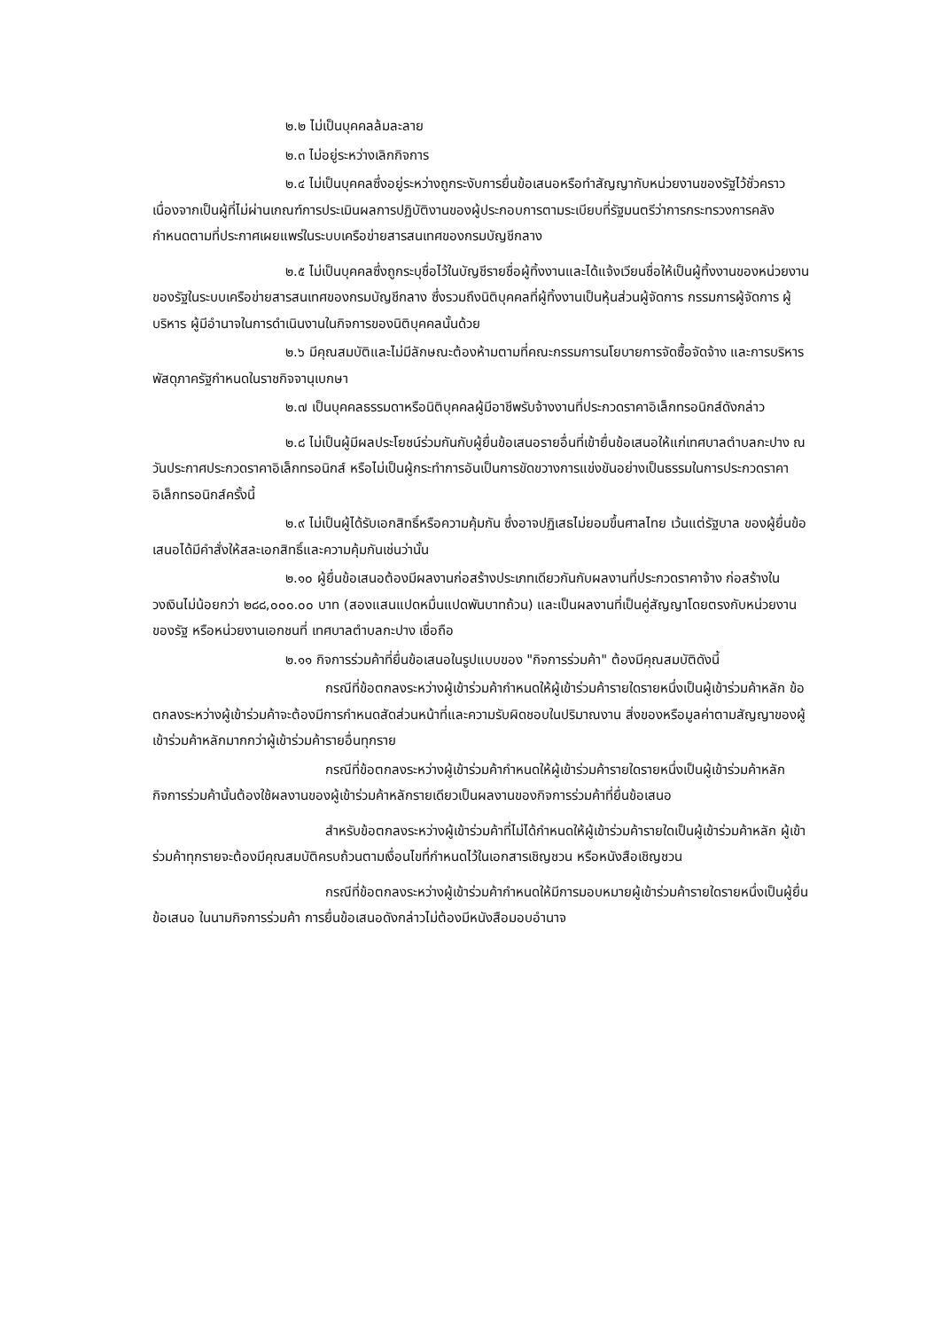๒.๒ ไม่เป็นบุคคลล้มละลาย
๒.๓ ไม่อยู่ระหว่างเลิกกิจการ
๒.๔ ไม่เป็นบุคคลซึ่งอยู่ระหว่างถูกระงับการยื่นข้อเสนอหรือทำสัญญากับหน่วยงานของรัฐไว้ชั่วคราว เนื่องจากเป็นผู้ที่ไม่ผ่านเกณฑ์การประเมินผลการปฏิบัติงานของผู้ประกอบการตามระเบียบที่รัฐมนตรีว่าการกระทรวงการคลังกำหนดตามที่ประกาศเผยแพร่ในระบบเครือข่ายสารสนเทศของกรมบัญชีกลาง
๒.๕ ไม่เป็นบุคคลซึ่งถูกระบุชื่อไว้ในบัญชีรายชื่อผู้ทิ้งงานและได้แจ้งเวียนชื่อให้เป็นผู้ทิ้งงานของหน่วยงานของรัฐในระบบเครือข่ายสารสนเทศของกรมบัญชีกลาง ซึ่งรวมถึงนิติบุคคลที่ผู้ทิ้งงานเป็นหุ้นส่วนผู้จัดการ กรรมการผู้จัดการ ผู้บริหาร ผู้มีอำนาจในการดำเนินงานในกิจการของนิติบุคคลนั้นด้วย
๒.๖ มีคุณสมบัติและไม่มีลักษณะต้องห้ามตามที่คณะกรรมการนโยบายการจัดซื้อจัดจ้าง และการบริหารพัสดุภาครัฐกำหนดในราชกิจจานุเบกษา
๒.๗ เป็นบุคคลธรรมดาหรือนิติบุคคลผู้มีอาชีพรับจ้างงานที่ประกวดราคาอิเล็กทรอนิกส์ดังกล่าว
๒.๘ ไม่เป็นผู้มีผลประโยชน์ร่วมกันกับผู้ยื่นข้อเสนอรายอื่นที่เข้ายื่นข้อเสนอให้แก่เทศบาลตำบลกะปาง ณ วันประกาศประกวดราคาอิเล็กทรอนิกส์ หรือไม่เป็นผู้กระทำการอันเป็นการขัดขวางการแข่งขันอย่างเป็นธรรมในการประกวดราคาอิเล็กทรอนิกส์ครั้งนี้
๒.๙ ไม่เป็นผู้ได้รับเอกสิทธิ์หรือความคุ้มกัน ซึ่งอาจปฏิเสธไม่ยอมขึ้นศาลไทย เว้นแต่รัฐบาล ของผู้ยื่นข้อเสนอได้มีคำสั่งให้สละเอกสิทธิ์และความคุ้มกันเช่นว่านั้น
๒.๑๐ ผู้ยื่นข้อเสนอต้องมีผลงานก่อสร้างประเภทเดียวกันกับผลงานที่ประกวดราคาจ้าง ก่อสร้างในวงเงินไม่น้อยกว่า ๒๘๘,๐๐๐.๐๐ บาท (สองแสนแปดหมื่นแปดพันบาทถ้วน) และเป็นผลงานที่เป็นคู่สัญญาโดยตรงกับหน่วยงานของรัฐ หรือหน่วยงานเอกชนที่ เทศบาลตำบลกะปาง เชื่อถือ
๒.๑๑ กิจการร่วมค้าที่ยื่นข้อเสนอในรูปแบบของ "กิจการร่วมค้า" ต้องมีคุณสมบัติดังนี้
กรณีที่ข้อตกลงระหว่างผู้เข้าร่วมค้ากำหนดให้ผู้เข้าร่วมค้ารายใดรายหนึ่งเป็นผู้เข้าร่วมค้าหลัก ข้อตกลงระหว่างผู้เข้าร่วมค้าจะต้องมีการกำหนดสัดส่วนหน้าที่และความรับผิดชอบในปริมาณงาน สิ่งของหรือมูลค่าตามสัญญาของผู้เข้าร่วมค้าหลักมากกว่าผู้เข้าร่วมค้ารายอื่นทุกราย
กรณีที่ข้อตกลงระหว่างผู้เข้าร่วมค้ากำหนดให้ผู้เข้าร่วมค้ารายใดรายหนึ่งเป็นผู้เข้าร่วมค้าหลัก กิจการร่วมค้านั้นต้องใช้ผลงานของผู้เข้าร่วมค้าหลักรายเดียวเป็นผลงานของกิจการร่วมค้าที่ยื่นข้อเสนอ
สำหรับข้อตกลงระหว่างผู้เข้าร่วมค้าที่ไม่ได้กำหนดให้ผู้เข้าร่วมค้ารายใดเป็นผู้เข้าร่วมค้าหลัก ผู้เข้าร่วมค้าทุกรายจะต้องมีคุณสมบัติครบถ้วนตามเงื่อนไขที่กำหนดไว้ในเอกสารเชิญชวน หรือหนังสือเชิญชวน
กรณีที่ข้อตกลงระหว่างผู้เข้าร่วมค้ากำหนดให้มีการมอบหมายผู้เข้าร่วมค้ารายใดรายหนึ่งเป็นผู้ยื่นข้อเสนอ ในนามกิจการร่วมค้า การยื่นข้อเสนอดังกล่าวไม่ต้องมีหนังสือมอบอำนาจ